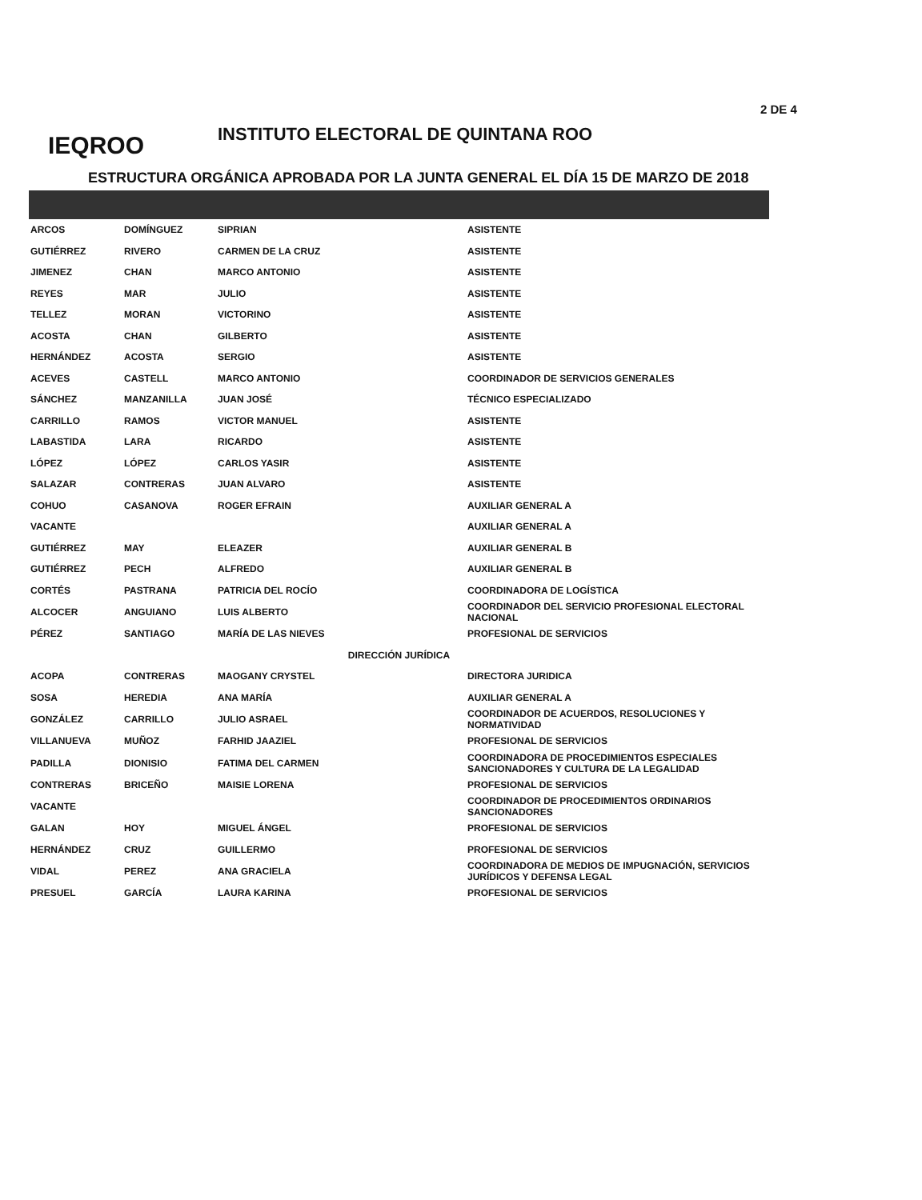2 DE 4
IEQROO
INSTITUTO ELECTORAL DE QUINTANA ROO
ESTRUCTURA ORGÁNICA APROBADA POR LA JUNTA GENERAL EL DÍA 15 DE MARZO DE 2018
| ARCOS | DOMÍNGUEZ | SIPRIAN | ASISTENTE |
| GUTIÉRREZ | RIVERO | CARMEN DE LA CRUZ | ASISTENTE |
| JIMENEZ | CHAN | MARCO ANTONIO | ASISTENTE |
| REYES | MAR | JULIO | ASISTENTE |
| TELLEZ | MORAN | VICTORINO | ASISTENTE |
| ACOSTA | CHAN | GILBERTO | ASISTENTE |
| HERNÁNDEZ | ACOSTA | SERGIO | ASISTENTE |
| ACEVES | CASTELL | MARCO ANTONIO | COORDINADOR DE SERVICIOS GENERALES |
| SÁNCHEZ | MANZANILLA | JUAN JOSÉ | TÉCNICO ESPECIALIZADO |
| CARRILLO | RAMOS | VICTOR MANUEL | ASISTENTE |
| LABASTIDA | LARA | RICARDO | ASISTENTE |
| LÓPEZ | LÓPEZ | CARLOS YASIR | ASISTENTE |
| SALAZAR | CONTRERAS | JUAN ALVARO | ASISTENTE |
| COHUO | CASANOVA | ROGER EFRAIN | AUXILIAR GENERAL A |
| VACANTE | | | AUXILIAR GENERAL A |
| GUTIÉRREZ | MAY | ELEAZER | AUXILIAR GENERAL B |
| GUTIÉRREZ | PECH | ALFREDO | AUXILIAR GENERAL B |
| CORTÉS | PASTRANA | PATRICIA DEL ROCÍO | COORDINADORA DE LOGÍSTICA |
| ALCOCER | ANGUIANO | LUIS ALBERTO | COORDINADOR DEL SERVICIO PROFESIONAL ELECTORAL NACIONAL |
| PÉREZ | SANTIAGO | MARÍA DE LAS NIEVES | PROFESIONAL DE SERVICIOS |
| DIRECCIÓN JURÍDICA | | | |
| ACOPA | CONTRERAS | MAOGANY CRYSTEL | DIRECTORA JURIDICA |
| SOSA | HEREDIA | ANA MARÍA | AUXILIAR GENERAL A |
| GONZÁLEZ | CARRILLO | JULIO ASRAEL | COORDINADOR DE ACUERDOS, RESOLUCIONES Y NORMATIVIDAD |
| VILLANUEVA | MUÑOZ | FARHID JAAZIEL | PROFESIONAL DE SERVICIOS |
| PADILLA | DIONISIO | FATIMA DEL CARMEN | COORDINADORA DE PROCEDIMIENTOS ESPECIALES SANCIONADORES Y CULTURA DE LA LEGALIDAD |
| CONTRERAS | BRICEÑO | MAISIE LORENA | PROFESIONAL DE SERVICIOS |
| VACANTE | | | COORDINADOR DE PROCEDIMIENTOS ORDINARIOS SANCIONADORES |
| GALAN | HOY | MIGUEL ÁNGEL | PROFESIONAL DE SERVICIOS |
| HERNÁNDEZ | CRUZ | GUILLERMO | PROFESIONAL DE SERVICIOS |
| VIDAL | PEREZ | ANA GRACIELA | COORDINADORA DE MEDIOS DE IMPUGNACIÓN, SERVICIOS JURÍDICOS Y DEFENSA LEGAL |
| PRESUEL | GARCÍA | LAURA KARINA | PROFESIONAL DE SERVICIOS |